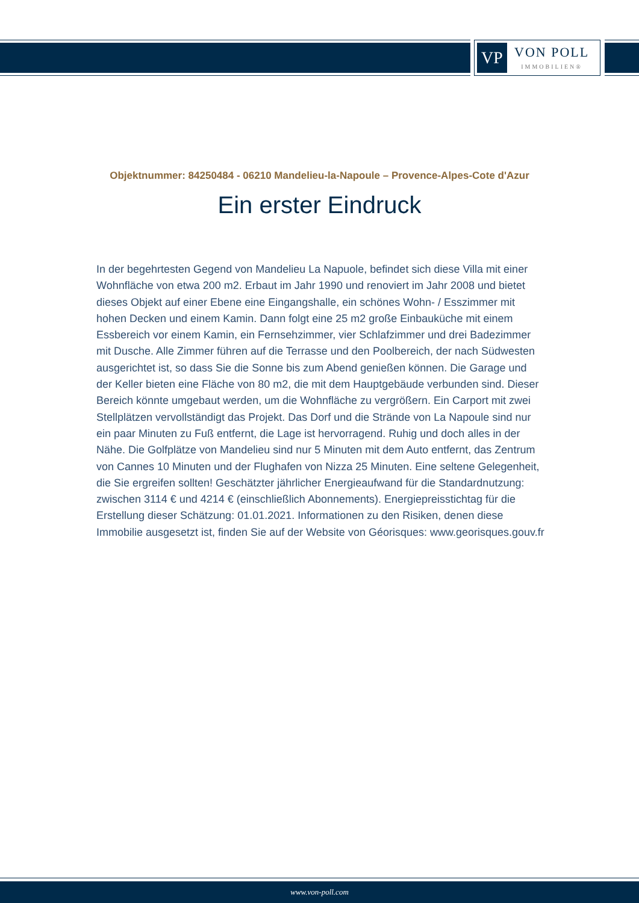VP
VON POLL
IMMOBILIEN®
Objektnummer: 84250484 - 06210 Mandelieu-la-Napoule – Provence-Alpes-Cote d'Azur
Ein erster Eindruck
In der begehrtesten Gegend von Mandelieu La Napuole, befindet sich diese Villa mit einer Wohnfläche von etwa 200 m2. Erbaut im Jahr 1990 und renoviert im Jahr 2008 und bietet dieses Objekt auf einer Ebene eine Eingangshalle, ein schönes Wohn- / Esszimmer mit hohen Decken und einem Kamin. Dann folgt eine 25 m2 große Einbauküche mit einem Essbereich vor einem Kamin, ein Fernsehzimmer, vier Schlafzimmer und drei Badezimmer mit Dusche. Alle Zimmer führen auf die Terrasse und den Poolbereich, der nach Südwesten ausgerichtet ist, so dass Sie die Sonne bis zum Abend genießen können. Die Garage und der Keller bieten eine Fläche von 80 m2, die mit dem Hauptgebäude verbunden sind. Dieser Bereich könnte umgebaut werden, um die Wohnfläche zu vergrößern. Ein Carport mit zwei Stellplätzen vervollständigt das Projekt. Das Dorf und die Strände von La Napoule sind nur ein paar Minuten zu Fuß entfernt, die Lage ist hervorragend. Ruhig und doch alles in der Nähe. Die Golfplätze von Mandelieu sind nur 5 Minuten mit dem Auto entfernt, das Zentrum von Cannes 10 Minuten und der Flughafen von Nizza 25 Minuten. Eine seltene Gelegenheit, die Sie ergreifen sollten! Geschätzter jährlicher Energieaufwand für die Standardnutzung: zwischen 3114 € und 4214 € (einschließlich Abonnements). Energiepreisstichtag für die Erstellung dieser Schätzung: 01.01.2021. Informationen zu den Risiken, denen diese Immobilie ausgesetzt ist, finden Sie auf der Website von Géorisques: www.georisques.gouv.fr
www.von-poll.com